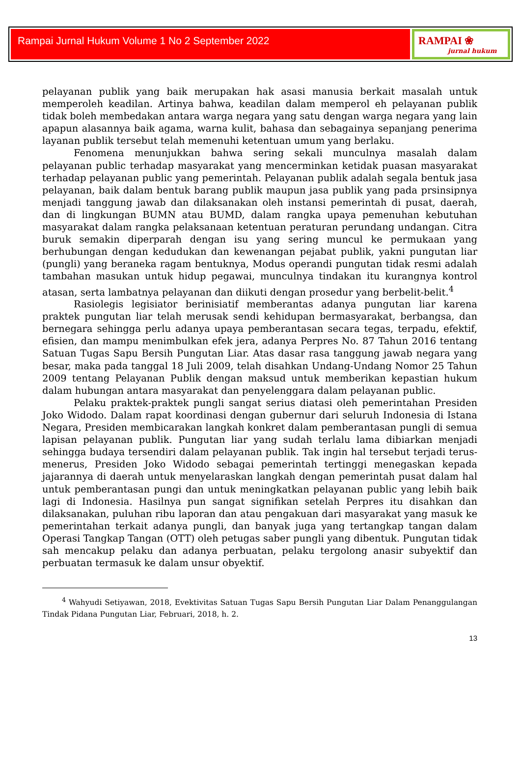Rampai Jurnal Hukum Volume 1 No 2 September 2022
RAMPAI ❀
jurnal hukum
pelayanan publik yang baik merupakan hak asasi manusia berkait masalah untuk memperoleh keadilan. Artinya bahwa, keadilan dalam memperol eh pelayanan publik tidak boleh membedakan antara warga negara yang satu dengan warga negara yang lain apapun alasannya baik agama, warna kulit, bahasa dan sebagainya sepanjang penerima layanan publik tersebut telah memenuhi ketentuan umum yang berlaku.
Fenomena menunjukkan bahwa sering sekali munculnya masalah dalam pelayanan public terhadap masyarakat yang mencerminkan ketidak puasan masyarakat terhadap pelayanan public yang pemerintah. Pelayanan publik adalah segala bentuk jasa pelayanan, baik dalam bentuk barang publik maupun jasa publik yang pada prsinsipnya menjadi tanggung jawab dan dilaksanakan oleh instansi pemerintah di pusat, daerah, dan di lingkungan BUMN atau BUMD, dalam rangka upaya pemenuhan kebutuhan masyarakat dalam rangka pelaksanaan ketentuan peraturan perundang undangan. Citra buruk semakin diperparah dengan isu yang sering muncul ke permukaan yang berhubungan dengan kedudukan dan kewenangan pejabat publik, yakni pungutan liar (pungli) yang beraneka ragam bentuknya, Modus operandi pungutan tidak resmi adalah tambahan masukan untuk hidup pegawai, munculnya tindakan itu kurangnya kontrol atasan, serta lambatnya pelayanan dan diikuti dengan prosedur yang berbelit-belit.<sup>4</sup>
Rasiolegis legisiator berinisiatif memberantas adanya pungutan liar karena praktek pungutan liar telah merusak sendi kehidupan bermasyarakat, berbangsa, dan bernegara sehingga perlu adanya upaya pemberantasan secara tegas, terpadu, efektif, efisien, dan mampu menimbulkan efek jera, adanya Perpres No. 87 Tahun 2016 tentang Satuan Tugas Sapu Bersih Pungutan Liar. Atas dasar rasa tanggung jawab negara yang besar, maka pada tanggal 18 Juli 2009, telah disahkan Undang-Undang Nomor 25 Tahun 2009 tentang Pelayanan Publik dengan maksud untuk memberikan kepastian hukum dalam hubungan antara masyarakat dan penyelenggara dalam pelayanan public.
Pelaku praktek-praktek pungli sangat serius diatasi oleh pemerintahan Presiden Joko Widodo. Dalam rapat koordinasi dengan gubernur dari seluruh Indonesia di Istana Negara, Presiden membicarakan langkah konkret dalam pemberantasan pungli di semua lapisan pelayanan publik. Pungutan liar yang sudah terlalu lama dibiarkan menjadi sehingga budaya tersendiri dalam pelayanan publik. Tak ingin hal tersebut terjadi terus-menerus, Presiden Joko Widodo sebagai pemerintah tertinggi menegaskan kepada jajarannya di daerah untuk menyelaraskan langkah dengan pemerintah pusat dalam hal untuk pemberantasan pungi dan untuk meningkatkan pelayanan public yang lebih baik lagi di Indonesia. Hasilnya pun sangat signifikan setelah Perpres itu disahkan dan dilaksanakan, puluhan ribu laporan dan atau pengakuan dari masyarakat yang masuk ke pemerintahan terkait adanya pungli, dan banyak juga yang tertangkap tangan dalam Operasi Tangkap Tangan (OTT) oleh petugas saber pungli yang dibentuk. Pungutan tidak sah mencakup pelaku dan adanya perbuatan, pelaku tergolong anasir subyektif dan perbuatan termasuk ke dalam unsur obyektif.
<sup>4</sup> Wahyudi Setiyawan, 2018, Evektivitas Satuan Tugas Sapu Bersih Pungutan Liar Dalam Penanggulangan Tindak Pidana Pungutan Liar, Februari, 2018, h. 2.
13